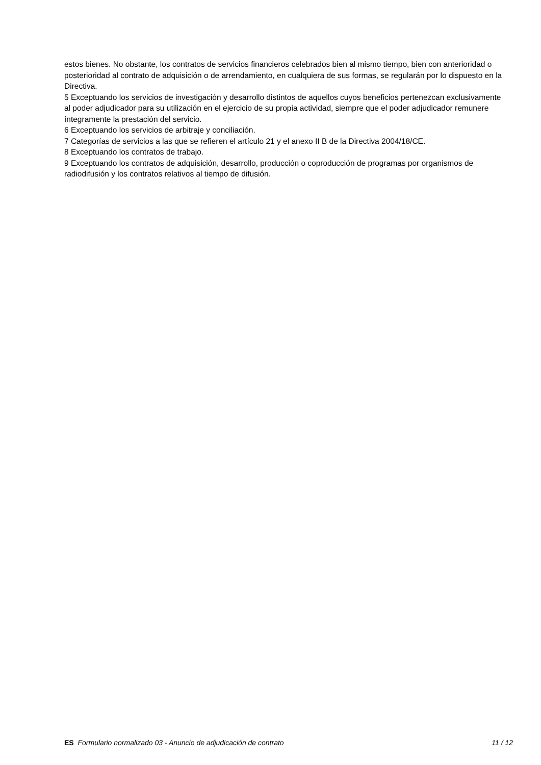estos bienes. No obstante, los contratos de servicios financieros celebrados bien al mismo tiempo, bien con anterioridad o posterioridad al contrato de adquisición o de arrendamiento, en cualquiera de sus formas, se regularán por lo dispuesto en la Directiva.
5 Exceptuando los servicios de investigación y desarrollo distintos de aquellos cuyos beneficios pertenezcan exclusivamente al poder adjudicador para su utilización en el ejercicio de su propia actividad, siempre que el poder adjudicador remunere íntegramente la prestación del servicio.
6 Exceptuando los servicios de arbitraje y conciliación.
7 Categorías de servicios a las que se refieren el artículo 21 y el anexo II B de la Directiva 2004/18/CE.
8 Exceptuando los contratos de trabajo.
9 Exceptuando los contratos de adquisición, desarrollo, producción o coproducción de programas por organismos de radiodifusión y los contratos relativos al tiempo de difusión.
ES Formulario normalizado 03 - Anuncio de adjudicación de contrato 11 / 12